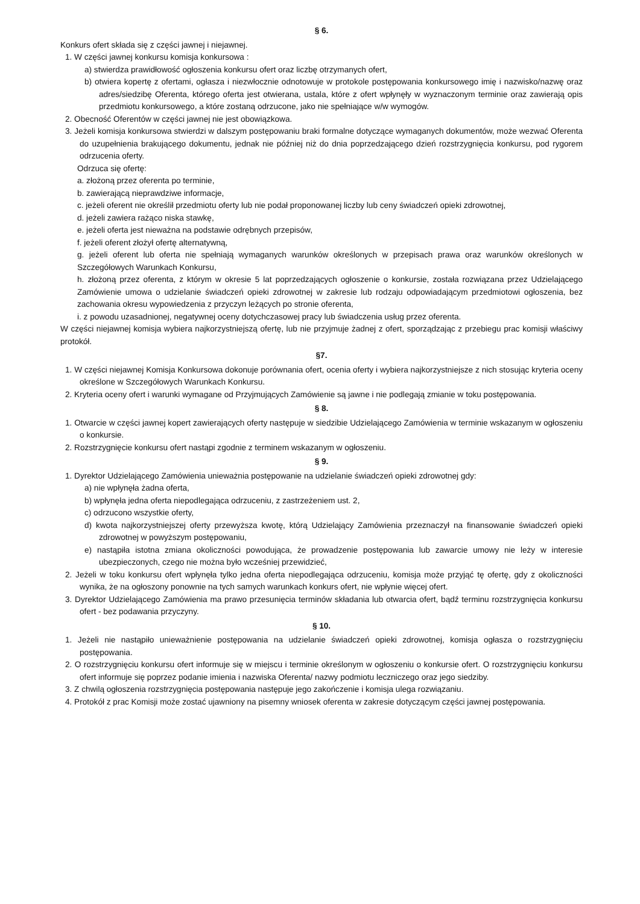§ 6.
Konkurs ofert składa się z części jawnej i niejawnej.
1. W części jawnej konkursu komisja konkursowa :
a) stwierdza prawidłowość ogłoszenia konkursu ofert oraz liczbę otrzymanych ofert,
b) otwiera kopertę z ofertami, ogłasza i niezwłocznie odnotowuje w protokole postępowania konkursowego imię i nazwisko/nazwę oraz adres/siedzibę Oferenta, którego oferta jest otwierana, ustala, które z ofert wpłynęły w wyznaczonym terminie oraz zawierają opis przedmiotu konkursowego, a które zostaną odrzucone, jako nie spełniające w/w wymogów.
2. Obecność Oferentów w części jawnej nie jest obowiązkowa.
3. Jeżeli komisja konkursowa stwierdzi w dalszym postępowaniu braki formalne dotyczące wymaganych dokumentów, może wezwać Oferenta do uzupełnienia brakującego dokumentu, jednak nie później niż do dnia poprzedzającego dzień rozstrzygnięcia konkursu, pod rygorem odrzucenia oferty.
Odrzuca się ofertę:
a. złożoną przez oferenta po terminie,
b. zawierającą nieprawdziwe informacje,
c. jeżeli oferent nie określił przedmiotu oferty lub nie podał proponowanej liczby lub ceny świadczeń opieki zdrowotnej,
d. jeżeli zawiera rażąco niska stawkę,
e. jeżeli oferta jest nieważna na podstawie odrębnych przepisów,
f. jeżeli oferent złożył ofertę alternatywną,
g. jeżeli oferent lub oferta nie spełniają wymaganych warunków określonych w przepisach prawa oraz warunków określonych w Szczegółowych Warunkach Konkursu,
h. złożoną przez oferenta, z którym w okresie 5 lat poprzedzających ogłoszenie o konkursie, została rozwiązana przez Udzielającego Zamówienie umowa o udzielanie świadczeń opieki zdrowotnej w zakresie lub rodzaju odpowiadającym przedmiotowi ogłoszenia, bez zachowania okresu wypowiedzenia z przyczyn leżących po stronie oferenta,
i. z powodu uzasadnionej, negatywnej oceny dotychczasowej pracy lub świadczenia usług przez oferenta.
W części niejawnej komisja wybiera najkorzystniejszą ofertę, lub nie przyjmuje żadnej z ofert, sporządzając z przebiegu prac komisji właściwy protokół.
§7.
1. W części niejawnej Komisja Konkursowa dokonuje porównania ofert, ocenia oferty i wybiera najkorzystniejsze z nich stosując kryteria oceny określone w Szczegółowych Warunkach Konkursu.
2. Kryteria oceny ofert i warunki wymagane od Przyjmujących Zamówienie są jawne i nie podlegają zmianie w toku postępowania.
§ 8.
1. Otwarcie w części jawnej kopert zawierających oferty następuje w siedzibie Udzielającego Zamówienia w terminie wskazanym w ogłoszeniu o konkursie.
2. Rozstrzygnięcie konkursu ofert nastąpi zgodnie z terminem wskazanym w ogłoszeniu.
§ 9.
1. Dyrektor Udzielającego Zamówienia unieważnia postępowanie na udzielanie świadczeń opieki zdrowotnej gdy:
a) nie wpłynęła żadna oferta,
b) wpłynęła jedna oferta niepodlegająca odrzuceniu, z zastrzeżeniem ust. 2,
c) odrzucono wszystkie oferty,
d) kwota najkorzystniejszej oferty przewyższa kwotę, którą Udzielający Zamówienia przeznaczył na finansowanie świadczeń opieki zdrowotnej w powyższym postępowaniu,
e) nastąpiła istotna zmiana okoliczności powodująca, że prowadzenie postępowania lub zawarcie umowy nie leży w interesie ubezpieczonych, czego nie można było wcześniej przewidzieć,
2. Jeżeli w toku konkursu ofert wpłynęła tylko jedna oferta niepodlegająca odrzuceniu, komisja może przyjąć tę ofertę, gdy z okoliczności wynika, że na ogłoszony ponownie na tych samych warunkach konkurs ofert, nie wpłynie więcej ofert.
3. Dyrektor Udzielającego Zamówienia ma prawo przesunięcia terminów składania lub otwarcia ofert, bądź terminu rozstrzygnięcia konkursu ofert - bez podawania przyczyny.
§ 10.
1. Jeżeli nie nastąpiło unieważnienie postępowania na udzielanie świadczeń opieki zdrowotnej, komisja ogłasza o rozstrzygnięciu postępowania.
2. O rozstrzygnięciu konkursu ofert informuje się w miejscu i terminie określonym w ogłoszeniu o konkursie ofert. O rozstrzygnięciu konkursu ofert informuje się poprzez podanie imienia i nazwiska Oferenta/ nazwy podmiotu leczniczego oraz jego siedziby.
3. Z chwilą ogłoszenia rozstrzygnięcia postępowania następuje jego zakończenie i komisja ulega rozwiązaniu.
4. Protokół z prac Komisji może zostać ujawniony na pisemny wniosek oferenta w zakresie dotyczącym części jawnej postępowania.